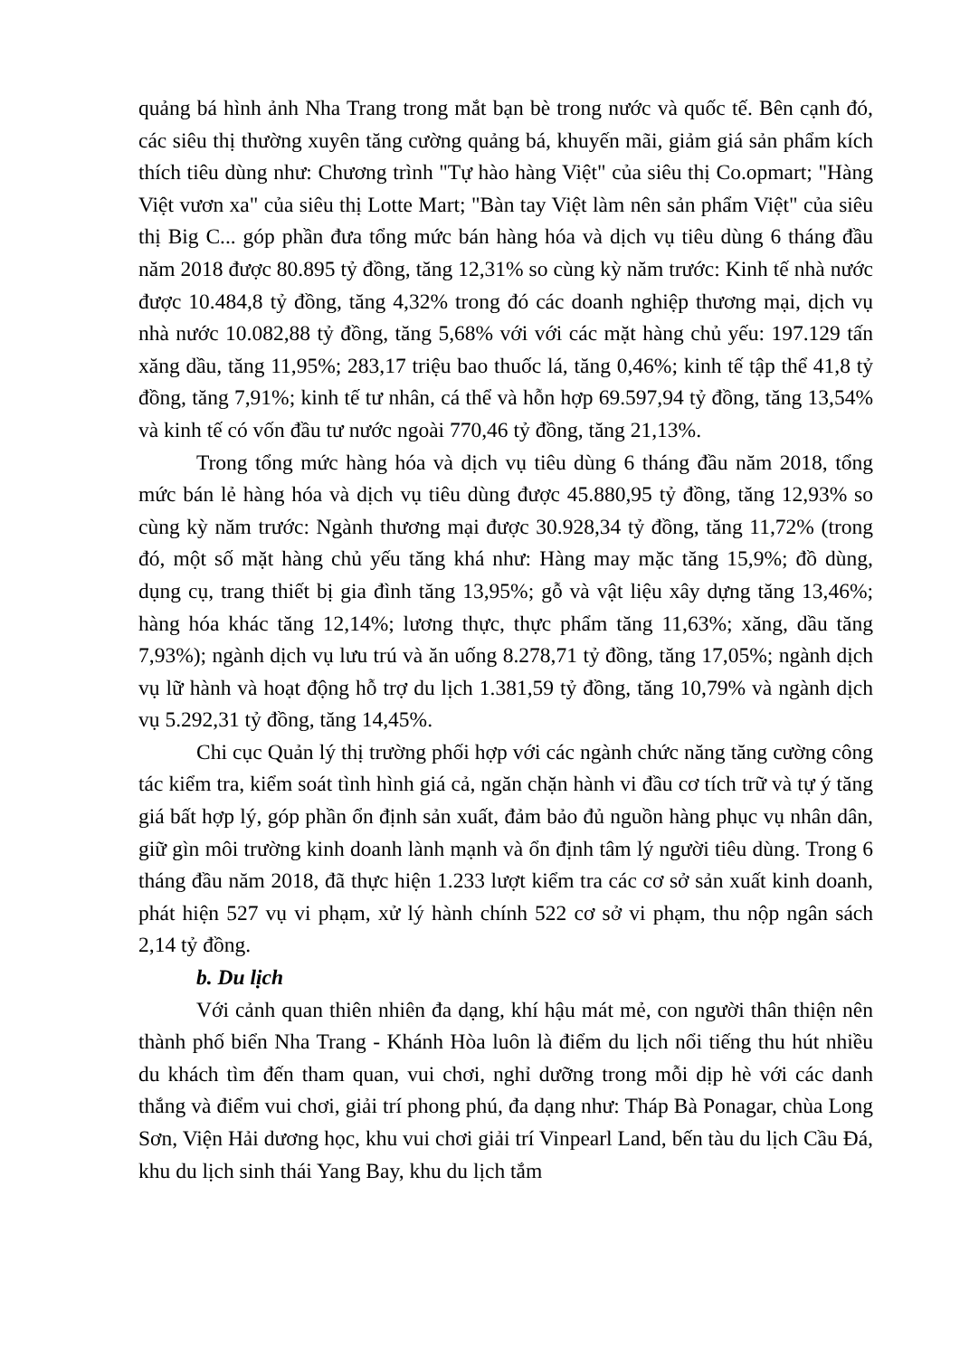quảng bá hình ảnh Nha Trang trong mắt bạn bè trong nước và quốc tế. Bên cạnh đó, các siêu thị thường xuyên tăng cường quảng bá, khuyến mãi, giảm giá sản phẩm kích thích tiêu dùng như: Chương trình "Tự hào hàng Việt" của siêu thị Co.opmart; "Hàng Việt vươn xa" của siêu thị Lotte Mart; "Bàn tay Việt làm nên sản phẩm Việt" của siêu thị Big C... góp phần đưa tổng mức bán hàng hóa và dịch vụ tiêu dùng 6 tháng đầu năm 2018 được 80.895 tỷ đồng, tăng 12,31% so cùng kỳ năm trước: Kinh tế nhà nước được 10.484,8 tỷ đồng, tăng 4,32% trong đó các doanh nghiệp thương mại, dịch vụ nhà nước 10.082,88 tỷ đồng, tăng 5,68% với với các mặt hàng chủ yếu: 197.129 tấn xăng dầu, tăng 11,95%; 283,17 triệu bao thuốc lá, tăng 0,46%; kinh tế tập thể 41,8 tỷ đồng, tăng 7,91%; kinh tế tư nhân, cá thể và hỗn hợp 69.597,94 tỷ đồng, tăng 13,54% và kinh tế có vốn đầu tư nước ngoài 770,46 tỷ đồng, tăng 21,13%.
Trong tổng mức hàng hóa và dịch vụ tiêu dùng 6 tháng đầu năm 2018, tổng mức bán lẻ hàng hóa và dịch vụ tiêu dùng được 45.880,95 tỷ đồng, tăng 12,93% so cùng kỳ năm trước: Ngành thương mại được 30.928,34 tỷ đồng, tăng 11,72% (trong đó, một số mặt hàng chủ yếu tăng khá như: Hàng may mặc tăng 15,9%; đồ dùng, dụng cụ, trang thiết bị gia đình tăng 13,95%; gỗ và vật liệu xây dựng tăng 13,46%; hàng hóa khác tăng 12,14%; lương thực, thực phẩm tăng 11,63%; xăng, dầu tăng 7,93%); ngành dịch vụ lưu trú và ăn uống 8.278,71 tỷ đồng, tăng 17,05%; ngành dịch vụ lữ hành và hoạt động hỗ trợ du lịch 1.381,59 tỷ đồng, tăng 10,79% và ngành dịch vụ 5.292,31 tỷ đồng, tăng 14,45%.
Chi cục Quản lý thị trường phối hợp với các ngành chức năng tăng cường công tác kiểm tra, kiểm soát tình hình giá cả, ngăn chặn hành vi đầu cơ tích trữ và tự ý tăng giá bất hợp lý, góp phần ổn định sản xuất, đảm bảo đủ nguồn hàng phục vụ nhân dân, giữ gìn môi trường kinh doanh lành mạnh và ổn định tâm lý người tiêu dùng. Trong 6 tháng đầu năm 2018, đã thực hiện 1.233 lượt kiểm tra các cơ sở sản xuất kinh doanh, phát hiện 527 vụ vi phạm, xử lý hành chính 522 cơ sở vi phạm, thu nộp ngân sách 2,14 tỷ đồng.
b. Du lịch
Với cảnh quan thiên nhiên đa dạng, khí hậu mát mẻ, con người thân thiện nên thành phố biển Nha Trang - Khánh Hòa luôn là điểm du lịch nổi tiếng thu hút nhiều du khách tìm đến tham quan, vui chơi, nghỉ dưỡng trong mỗi dịp hè với các danh thắng và điểm vui chơi, giải trí phong phú, đa dạng như: Tháp Bà Ponagar, chùa Long Sơn, Viện Hải dương học, khu vui chơi giải trí Vinpearl Land, bến tàu du lịch Cầu Đá, khu du lịch sinh thái Yang Bay, khu du lịch tắm